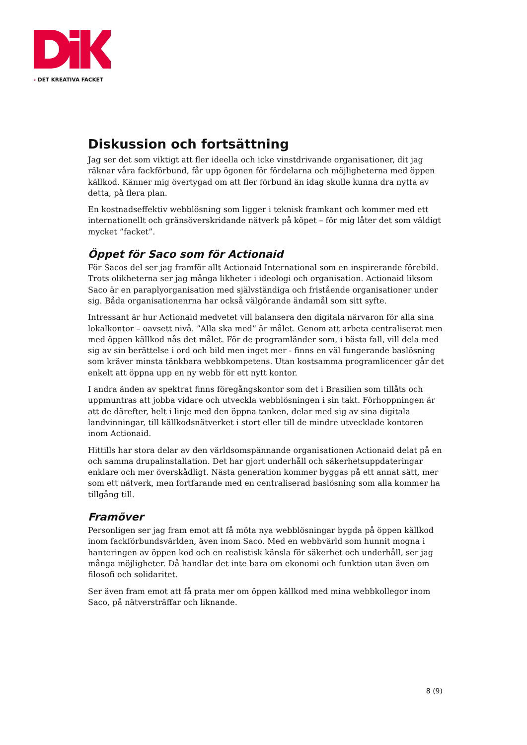› DET KREATIVA FACKET
Diskussion och fortsättning
Jag ser det som viktigt att fler ideella och icke vinstdrivande organisationer, dit jag räknar våra fackförbund, får upp ögonen för fördelarna och möjligheterna med öppen källkod. Känner mig övertygad om att fler förbund än idag skulle kunna dra nytta av detta, på flera plan.
En kostnadseffektiv webblösning som ligger i teknisk framkant och kommer med ett internationellt och gränsöverskridande nätverk på köpet – för mig låter det som väldigt mycket ”facket”.
Öppet för Saco som för Actionaid
För Sacos del ser jag framför allt Actionaid International som en inspirerande förebild. Trots olikheterna ser jag många likheter i ideologi och organisation. Actionaid liksom Saco är en paraplyorganisation med självständiga och fristående organisationer under sig. Båda organisationenrna har också välgörande ändamål som sitt syfte.
Intressant är hur Actionaid medvetet vill balansera den digitala närvaron för alla sina lokalkontor – oavsett nivå. ”Alla ska med” är målet. Genom att arbeta centraliserat men med öppen källkod nås det målet. För de programländer som, i bästa fall, vill dela med sig av sin berättelse i ord och bild men inget mer - finns en väl fungerande baslösning som kräver minsta tänkbara webbkompetens. Utan kostsamma programlicencer går det enkelt att öppna upp en ny webb för ett nytt kontor.
I andra änden av spektrat finns föregångskontor som det i Brasilien som tillåts och uppmuntras att jobba vidare och utveckla webblösningen i sin takt. Förhoppningen är att de därefter, helt i linje med den öppna tanken, delar med sig av sina digitala landvinningar, till källkodsnätverket i stort eller till de mindre utvecklade kontoren inom Actionaid.
Hittills har stora delar av den världsomspännande organisationen Actionaid delat på en och samma drupalinstallation. Det har gjort underhåll och säkerhetsuppdateringar enklare och mer överskådligt. Nästa generation kommer byggas på ett annat sätt, mer som ett nätverk, men fortfarande med en centraliserad baslösning som alla kommer ha tillgång till.
Framöver
Personligen ser jag fram emot att få möta nya webblösningar bygda på öppen källkod inom fackförbundsvärlden, även inom Saco. Med en webbvärld som hunnit mogna i hanteringen av öppen kod och en realistisk känsla för säkerhet och underhåll, ser jag många möjligheter. Då handlar det inte bara om ekonomi och funktion utan även om filosofi och solidaritet.
Ser även fram emot att få prata mer om öppen källkod med mina webbkollegor inom Saco, på nätversträffar och liknande.
8 (9)